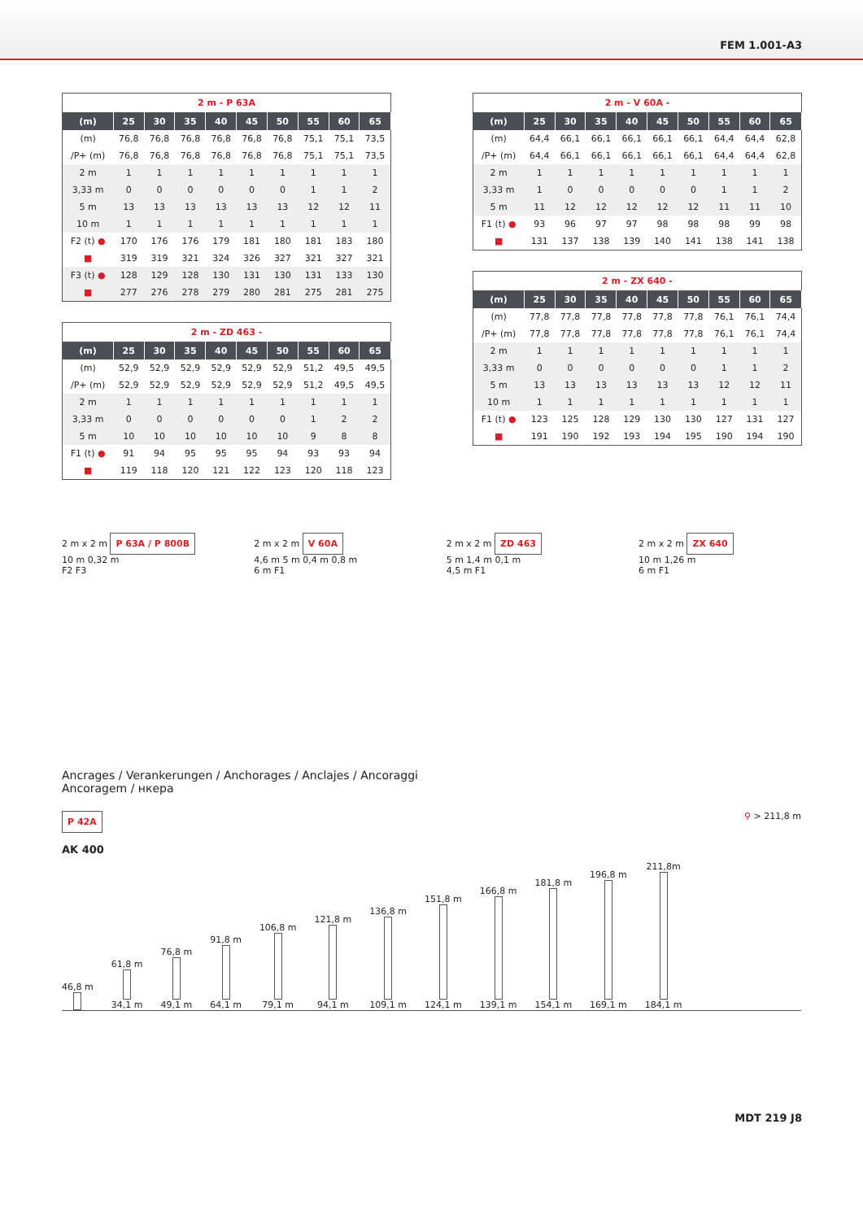FEM 1.001-A3
2 m - P 63A
| (m) | 25 | 30 | 35 | 40 | 45 | 50 | 55 | 60 | 65 |
| --- | --- | --- | --- | --- | --- | --- | --- | --- | --- |
| (m) | 76,8 | 76,8 | 76,8 | 76,8 | 76,8 | 76,8 | 75,1 | 75,1 | 73,5 |
| /P+ (m) | 76,8 | 76,8 | 76,8 | 76,8 | 76,8 | 76,8 | 75,1 | 75,1 | 73,5 |
| 2 m | 1 | 1 | 1 | 1 | 1 | 1 | 1 | 1 | 1 |
| 3,33 m | 0 | 0 | 0 | 0 | 0 | 0 | 1 | 1 | 2 |
| 5 m | 13 | 13 | 13 | 13 | 13 | 13 | 12 | 12 | 11 |
| 10 m | 1 | 1 | 1 | 1 | 1 | 1 | 1 | 1 | 1 |
| F2 (t) ● | 170 | 176 | 176 | 179 | 181 | 180 | 181 | 183 | 180 |
| ■ | 319 | 319 | 321 | 324 | 326 | 327 | 321 | 327 | 321 |
| F3 (t) ● | 128 | 129 | 128 | 130 | 131 | 130 | 131 | 133 | 130 |
| ■ | 277 | 276 | 278 | 279 | 280 | 281 | 275 | 281 | 275 |
2 m - ZD 463 -
| (m) | 25 | 30 | 35 | 40 | 45 | 50 | 55 | 60 | 65 |
| --- | --- | --- | --- | --- | --- | --- | --- | --- | --- |
| (m) | 52,9 | 52,9 | 52,9 | 52,9 | 52,9 | 52,9 | 51,2 | 49,5 | 49,5 |
| /P+ (m) | 52,9 | 52,9 | 52,9 | 52,9 | 52,9 | 52,9 | 51,2 | 49,5 | 49,5 |
| 2 m | 1 | 1 | 1 | 1 | 1 | 1 | 1 | 1 | 1 |
| 3,33 m | 0 | 0 | 0 | 0 | 0 | 0 | 1 | 2 | 2 |
| 5 m | 10 | 10 | 10 | 10 | 10 | 10 | 9 | 8 | 8 |
| F1 (t) ● | 91 | 94 | 95 | 95 | 95 | 94 | 93 | 93 | 94 |
| ■ | 119 | 118 | 120 | 121 | 122 | 123 | 120 | 118 | 123 |
2 m - V 60A -
| (m) | 25 | 30 | 35 | 40 | 45 | 50 | 55 | 60 | 65 |
| --- | --- | --- | --- | --- | --- | --- | --- | --- | --- |
| (m) | 64,4 | 66,1 | 66,1 | 66,1 | 66,1 | 66,1 | 64,4 | 64,4 | 62,8 |
| /P+ (m) | 64,4 | 66,1 | 66,1 | 66,1 | 66,1 | 66,1 | 64,4 | 64,4 | 62,8 |
| 2 m | 1 | 1 | 1 | 1 | 1 | 1 | 1 | 1 | 1 |
| 3,33 m | 1 | 0 | 0 | 0 | 0 | 0 | 1 | 1 | 2 |
| 5 m | 11 | 12 | 12 | 12 | 12 | 12 | 11 | 11 | 10 |
| F1 (t) ● | 93 | 96 | 97 | 97 | 98 | 98 | 98 | 99 | 98 |
| ■ | 131 | 137 | 138 | 139 | 140 | 141 | 138 | 141 | 138 |
2 m - ZX 640 -
| (m) | 25 | 30 | 35 | 40 | 45 | 50 | 55 | 60 | 65 |
| --- | --- | --- | --- | --- | --- | --- | --- | --- | --- |
| (m) | 77,8 | 77,8 | 77,8 | 77,8 | 77,8 | 77,8 | 76,1 | 76,1 | 74,4 |
| /P+ (m) | 77,8 | 77,8 | 77,8 | 77,8 | 77,8 | 77,8 | 76,1 | 76,1 | 74,4 |
| 2 m | 1 | 1 | 1 | 1 | 1 | 1 | 1 | 1 | 1 |
| 3,33 m | 0 | 0 | 0 | 0 | 0 | 0 | 1 | 1 | 2 |
| 5 m | 13 | 13 | 13 | 13 | 13 | 13 | 12 | 12 | 11 |
| 10 m | 1 | 1 | 1 | 1 | 1 | 1 | 1 | 1 | 1 |
| F1 (t) ● | 123 | 125 | 128 | 129 | 130 | 130 | 127 | 131 | 127 |
| ■ | 191 | 190 | 192 | 193 | 194 | 195 | 190 | 194 | 190 |
2 m x 2 m P 63A / P 800B
10 m 0,32 m
F2 F3
2 m x 2 m V 60A
4,6 m 5 m 0,4 m 0,8 m
6 m F1
2 m x 2 m ZD 463
5 m 1,4 m 0,1 m
4,5 m F1
2 m x 2 m ZX 640
10 m 1,26 m
6 m F1
Ancrages / Verankerungen / Anchorages / Anclajes / Ancoraggi
Ancoragem / нкера
P 42A ⚲ > 211,8 m
AK 400
46,8 m
61,8 m 34,1 m
76,8 m 49,1 m
91,8 m 64,1 m
106,8 m 79,1 m
121,8 m 94,1 m
136,8 m 109,1 m
151,8 m 124,1 m
166,8 m 139,1 m
181,8 m 154,1 m
196,8 m 169,1 m
211,8m 184,1 m
MDT 219 J8